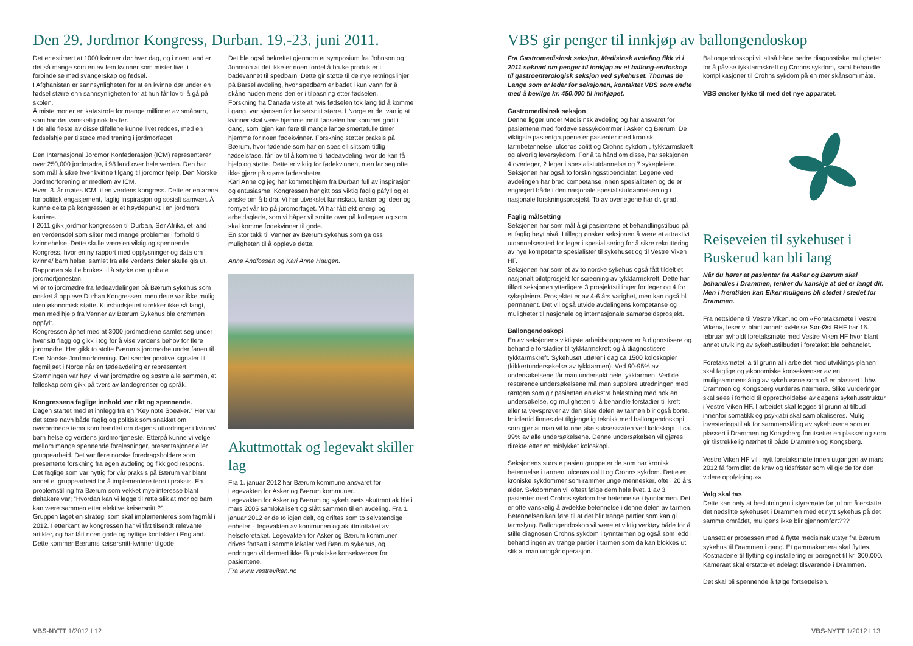Den 29. Jordmor Kongress, Durban. 19.-23. juni 2011.
Det er estimert at 1000 kvinner dør hver dag, og i noen land er det så mange som en av fem kvinner som mister livet i forbindelse med svangerskap og fødsel.
I Afghanistan er sannsynligheten for at en kvinne dør under en fødsel større enn sannsynligheten for at hun får lov til å gå på skolen.
Å miste mor er en katastrofe for mange millioner av småbarn, som har det vanskelig nok fra før.
I de alle fleste av disse tilfellene kunne livet reddes, med en fødselshjelper tilstede med trening i jordmorfaget.
Den Internasjonal Jordmor Konfederasjon (ICM) representerer over 250,000 jordmødre, i 98 land over hele verden. Den har som mål å sikre hver kvinne tilgang til jordmor hjelp. Den Norske Jordmorforening er medlem av ICM.
Hvert 3. år møtes ICM til en verdens kongress. Dette er en arena for politisk engasjement, faglig inspirasjon og sosialt samvær. Å kunne delta på kongressen er et høydepunkt i en jordmors karriere.
I 2011 gikk jordmor kongressen til Durban, Sør Afrika, et land i en verdensdel som sliter med mange problemer i forhold til kvinnehelse. Dette skulle være en viktig og spennende Kongress, hvor en ny rapport med opplysninger og data om kvinne/ barn helse, samlet fra alle verdens deler skulle gis ut. Rapporten skulle brukes til å styrke den globale jordmortjenesten.
Vi er to jordmødre fra fødeavdelingen på Bærum sykehus som ønsket å oppleve Durban Kongressen, men dette var ikke mulig uten økonomisk støtte. Kursbudsjettet strekker ikke så langt, men med hjelp fra Venner av Bærum Sykehus ble drømmen oppfylt.
Kongressen åpnet med at 3000 jordmødrene samlet seg under hver sitt flagg og gikk i tog for å vise verdens behov for flere jordmødre. Her gikk to stolte Bærums jordmødre under fanen til Den Norske Jordmorforening. Det sender positive signaler til fagmiljøet i Norge når en fødeavdeling er representert. Stemningen var høy, vi var jordmødre og søstre alle sammen, et felleskap som gikk på tvers av landegrenser og språk.
Kongressens faglige innhold var rikt og spennende.
Dagen startet med et innlegg fra en ”Key note Speaker.” Her var det store navn både faglig og politisk som snakket om overordnede tema som handlet om dagens utfordringer i kvinne/ barn helse og verdens jordmortjeneste. Etterpå kunne vi velge mellom mange spennende forelesninger, presentasjoner eller gruppearbeid. Det var flere norske foredragsholdere som presenterte forskning fra egen avdeling og fikk god respons.
Det faglige som var nyttig for vår praksis på Bærum var blant annet et gruppearbeid for å implementere teori i praksis. En problemstilling fra Bærum som vekket mye interesse blant deltakere var; ”Hvordan kan vi legge til rette slik at mor og barn kan være sammen etter elektive keisersnitt ?”
Gruppen laget en strategi som skal implementeres som fagmål i 2012. I etterkant av kongressen har vi fått tilsendt relevante artikler, og har fått noen gode og nyttige kontakter i England. Dette kommer Bærums keisersnitt-kvinner tilgode!
Det ble også bekreftet gjennom et symposium fra Johnson og Johnson at det ikke er noen fordel å bruke produkter i badevannet til spedbarn. Dette gir støtte til de nye retningslinjer på Barsel avdeling, hvor spedbarn er badet i kun vann for å skåne huden mens den er i tilpasning etter fødselen.
Forskning fra Canada viste at hvis fødselen tok lang tid å komme i gang, var sjansen for keisersnitt større. I Norge er det vanlig at kvinner skal være hjemme inntil fødselen har kommet godt i gang, som igjen kan føre til mange lange smertefulle timer hjemme for noen fødekvinner. Forskning støtter praksis på Bærum, hvor fødende som har en spesiell slitsom tidlig fødselsfase, får lov til å komme til fødeavdeling hvor de kan få hjelp og støtte. Dette er viktig for fødekvinnen, men lar seg ofte ikke gjøre på større fødeenheter.
Kari Anne og jeg har kommet hjem fra Durban full av inspirasjon og entusiasme. Kongressen har gitt oss viktig faglig påfyll og et ønske om å bidra. Vi har utvekslet kunnskap, tanker og ideer og fornyet vår tro på jordmorfaget. Vi har fått økt energi og arbeidsglede, som vi håper vil smitte over på kollegaer og som skal komme fødekvinner til gode.
En stor takk til Venner av Bærum sykehus som ga oss muligheten til å oppleve dette.
Anne Andfossen og Kari Anne Haugen.
Akuttmottak og legevakt skiller lag
Fra 1. januar 2012 har Bærum kommune ansvaret for Legevakten for Asker og Bærum kommuner.
Legevakten for Asker og Bærum og sykehusets akuttmottak ble i mars 2005 samlokalisert og slått sammen til en avdeling. Fra 1. januar 2012 er de to igjen delt, og driftes som to selvstendige enheter – legevakten av kommunen og akuttmottaket av helseforetaket. Legevakten for Asker og Bærum kommuner drives fortsatt i samme lokaler ved Bærum sykehus, og endringen vil dermed ikke få praktiske konsekvenser for pasientene.
Fra www.vestreviken.no
VBS-NYTT 1/2012 I 12
VBS gir penger til innkjøp av ballongendoskop
Fra Gastromedisinsk seksjon, Medisinsk avdeling fikk vi i 2011 søknad om penger til innkjøp av et ballong-endoskop til gastroenterologisk seksjon ved sykehuset. Thomas de Lange som er leder for seksjonen, kontaktet VBS som endte med å bevilge kr. 450.000 til innkjøpet.
Gastromedisinsk seksjon
Denne ligger under Medisinsk avdeling og har ansvaret for pasientene med fordøyelsessykdommer i Asker og Bærum. De viktigste pasientgruppene er pasienter med kronisk tarmbetennelse, ulcerøs colitt og Crohns sykdom , tykktarmskreft og alvorlig leversykdom. For å ta hånd om disse, har seksjonen 4 overleger, 2 leger i spesialistutdannelse og 7 sykepleiere. Seksjonen har også to forskningsstipendiater. Legene ved avdelingen har bred kompetanse innen spesialiteten og de er engasjert både i den nasjonale spesialistutdannelsen og i nasjonale forskningsprosjekt. To av overlegene har dr. grad.
Faglig målsetting
Seksjonen har som mål å gi pasientene et behandlingstilbud på et faglig høyt nivå. I tillegg ønsker seksjonen å være et attraktivt utdannelsessted for leger i spesialisering for å sikre rekruttering av nye kompetente spesialister til sykehuset og til Vestre Viken HF.
Seksjonen har som et av to norske sykehus også fått tildelt et nasjonalt pilotprosjekt for screening av tykktarmskreft. Dette har tilført seksjonen ytterligere 3 prosjektstillinger for leger og 4 for sykepleiere. Prosjektet er av 4-6 års varighet, men kan også bli permanent. Det vil også utvide avdelingens kompetanse og muligheter til nasjonale og internasjonale samarbeidsprosjekt.
Ballongendoskopi
En av seksjonens viktigste arbeidsoppgaver er å dignostisere og behandle forstadier til tykktarmskreft og å diagnostisere tykktarmskreft. Sykehuset utfører i dag ca 1500 koloskopier (kikkertundersøkelse av tykktarmen). Ved 90-95% av undersøkelsene får man undersøkt hele tykktarmen. Ved de resterende undersøkelsene må man supplere utredningen med røntgen som gir pasienten en ekstra belastning med nok en undersøkelse, og muligheten til å behandle forstadier til kreft eller ta vevsprøver av den siste delen av tarmen blir også borte. Imidlertid finnes det tilgjengelig teknikk med ballongendoskopi som gjør at man vil kunne øke suksessraten ved koloskopi til ca. 99% av alle undersøkelsene. Denne undersøkelsen vil gjøres direkte etter en mislykket koloskopi.
Seksjonens største pasientgruppe er de som har kronisk betennelse i tarmen, ulcerøs colitt og Crohns sykdom. Dette er kroniske sykdommer som rammer unge mennesker, ofte i 20 års alder. Sykdommen vil oftest følge dem hele livet. 1 av 3 pasienter med Crohns sykdom har betennelse i tynntarmen. Det er ofte vanskelig å avdekke betennelse i denne delen av tarmen. Betennelsen kan føre til at det blir trange partier som kan gi tarmslyng. Ballongendoskop vil være et viktig verktøy både for å stille diagnosen Crohns sykdom i tynntarmen og også som ledd i behandlingen av trange partier i tarmen som da kan blokkes ut slik at man unngår operasjon.
Ballongendoskopi vil altså både bedre diagnostiske muligheter for å påvise tykktarmskreft og Crohns sykdom, samt behandle komplikasjoner til Crohns sykdom på en mer skånsom måte.
VBS ønsker lykke til med det nye apparatet.
Reiseveien til sykehuset i Buskerud kan bli lang
Når du hører at pasienter fra Asker og Bærum skal behandles i Drammen, tenker du kanskje at det er langt dit. Men i fremtiden kan Eiker muligens bli stedet i stedet for Drammen.
Fra nettsidene til Vestre Viken.no om «Foretaksmøte i Vestre Viken», leser vi blant annet: ««Helse Sør-Øst RHF har 16. februar avholdt foretaksmøte med Vestre Viken HF hvor blant annet utvikling av sykehustilbudet i foretaket ble behandlet.
Foretaksmøtet la til grunn at i arbeidet med utviklings-planen skal faglige og økonomiske konsekvenser av en muligsammenslåing av sykehusene som nå er plassert i hhv. Drammen og Kongsberg vurderes nærmere. Slike vurderinger skal sees i forhold til opprettholdelse av dagens sykehusstruktur i Vestre Viken HF. I arbeidet skal legges til grunn at tilbud innenfor somatikk og psykiatri skal samlokaliseres. Mulig investeringstiltak for sammenslåing av sykehusene som er plassert i Drammen og Kongsberg forutsetter en plassering som gir tilstrekkelig nærhet til både Drammen og Kongsberg.
Vestre Viken HF vil i nytt foretaksmøte innen utgangen av mars 2012 få formidlet de krav og tidsfrister som vil gjelde for den videre oppfølging.»»
Valg skal tas
Dette kan bety at beslutningen i styremøte før jul om å erstatte det nedslitte sykehuset i Drammen med et nytt sykehus på det samme området, muligens ikke blir gjennomført???
Uansett er prosessen med å flytte medisinsk utstyr fra Bærum sykehus til Drammen i gang. Et gammakamera skal flyttes. Kostnadene til flytting og installering er beregnet til kr. 300.000. Kameraet skal erstatte et ødelagt tilsvarende i Drammen.
Det skal bli spennende å følge fortsettelsen.
VBS-NYTT 1/2012 I 13